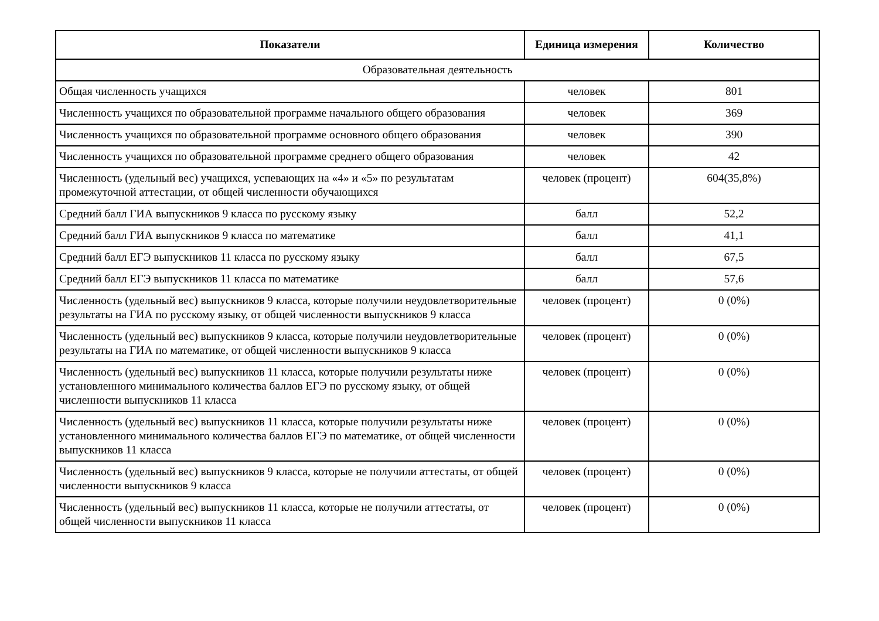| Показатели | Единица измерения | Количество |
| --- | --- | --- |
| Образовательная деятельность | | |
| Общая численность учащихся | человек | 801 |
| Численность учащихся по образовательной программе начального общего образования | человек | 369 |
| Численность учащихся по образовательной программе основного общего образования | человек | 390 |
| Численность учащихся по образовательной программе среднего общего образования | человек | 42 |
| Численность (удельный вес) учащихся, успевающих на «4» и «5» по результатам промежуточной аттестации, от общей численности обучающихся | человек (процент) | 604(35,8%) |
| Средний балл ГИА выпускников 9 класса по русскому языку | балл | 52,2 |
| Средний балл ГИА выпускников 9 класса по математике | балл | 41,1 |
| Средний балл ЕГЭ выпускников 11 класса по русскому языку | балл | 67,5 |
| Средний балл ЕГЭ выпускников 11 класса по математике | балл | 57,6 |
| Численность (удельный вес) выпускников 9 класса, которые получили неудовлетворительные результаты на ГИА по русскому языку, от общей численности выпускников 9 класса | человек (процент) | 0 (0%) |
| Численность (удельный вес) выпускников 9 класса, которые получили неудовлетворительные результаты на ГИА по математике, от общей численности выпускников 9 класса | человек (процент) | 0 (0%) |
| Численность (удельный вес) выпускников 11 класса, которые получили результаты ниже установленного минимального количества баллов ЕГЭ по русскому языку, от общей численности выпускников 11 класса | человек (процент) | 0 (0%) |
| Численность (удельный вес) выпускников 11 класса, которые получили результаты ниже установленного минимального количества баллов ЕГЭ по математике, от общей численности выпускников 11 класса | человек (процент) | 0 (0%) |
| Численность (удельный вес) выпускников 9 класса, которые не получили аттестаты, от общей численности выпускников 9 класса | человек (процент) | 0 (0%) |
| Численность (удельный вес) выпускников 11 класса, которые не получили аттестаты, от общей численности выпускников 11 класса | человек (процент) | 0 (0%) |